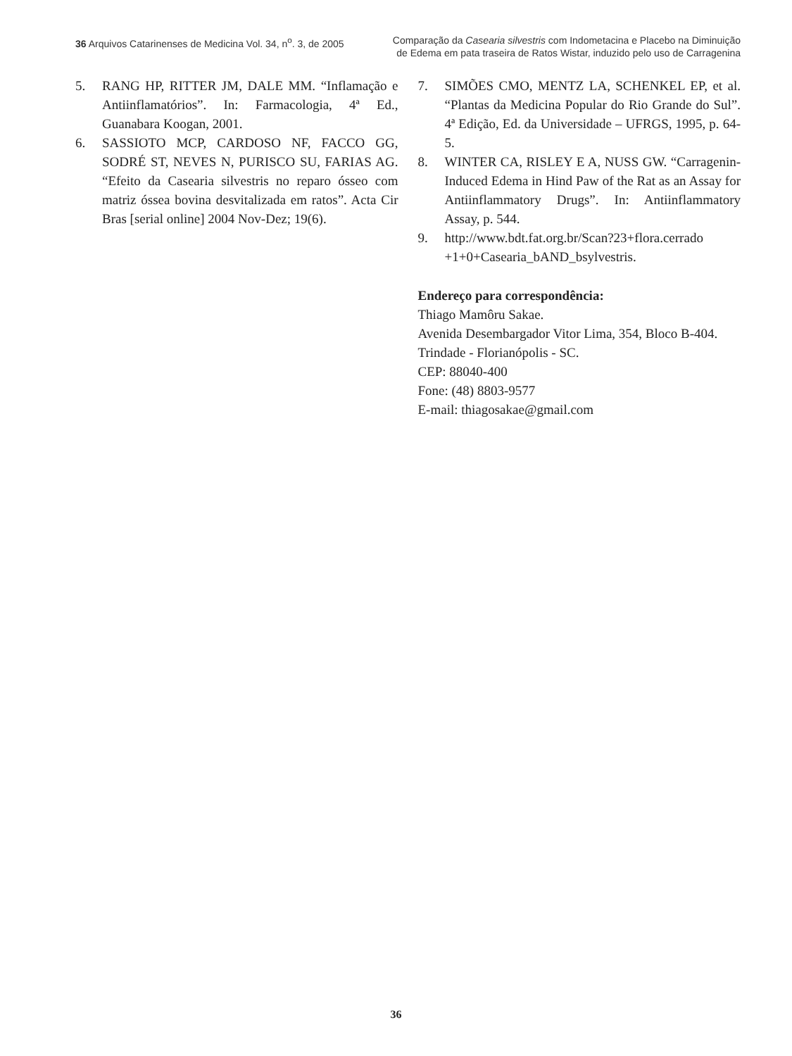36 Arquivos Catarinenses de Medicina Vol. 34, n<sup>o</sup>. 3, de 2005
Comparação da Casearia silvestris com Indometacina e Placebo na Diminuição
de Edema em pata traseira de Ratos Wistar, induzido pelo uso de Carragenina
5. RANG HP, RITTER JM, DALE MM. “Inflamação e Antiinflamatórios”. In: Farmacologia, 4ª Ed., Guanabara Koogan, 2001.
6. SASSIOTO MCP, CARDOSO NF, FACCO GG, SODRÉ ST, NEVES N, PURISCO SU, FARIAS AG. “Efeito da Casearia silvestris no reparo ósseo com matriz óssea bovina desvitalizada em ratos”. Acta Cir Bras [serial online] 2004 Nov-Dez; 19(6).
7. SIMÕES CMO, MENTZ LA, SCHENKEL EP, et al. “Plantas da Medicina Popular do Rio Grande do Sul”. 4ª Edição, Ed. da Universidade – UFRGS, 1995, p. 64-5.
8. WINTER CA, RISLEY E A, NUSS GW. “Carragenin-Induced Edema in Hind Paw of the Rat as an Assay for Antiinflammatory Drugs”. In: Antiinflammatory Assay, p. 544.
9. http://www.bdt.fat.org.br/Scan?23+flora.cerrado +1+0+Casearia_bAND_bsylvestris.
Endereço para correspondência:
Thiago Mamôru Sakae.
Avenida Desembargador Vitor Lima, 354, Bloco B-404.
Trindade - Florianópolis - SC.
CEP: 88040-400
Fone: (48) 8803-9577
E-mail: thiagosakae@gmail.com
36